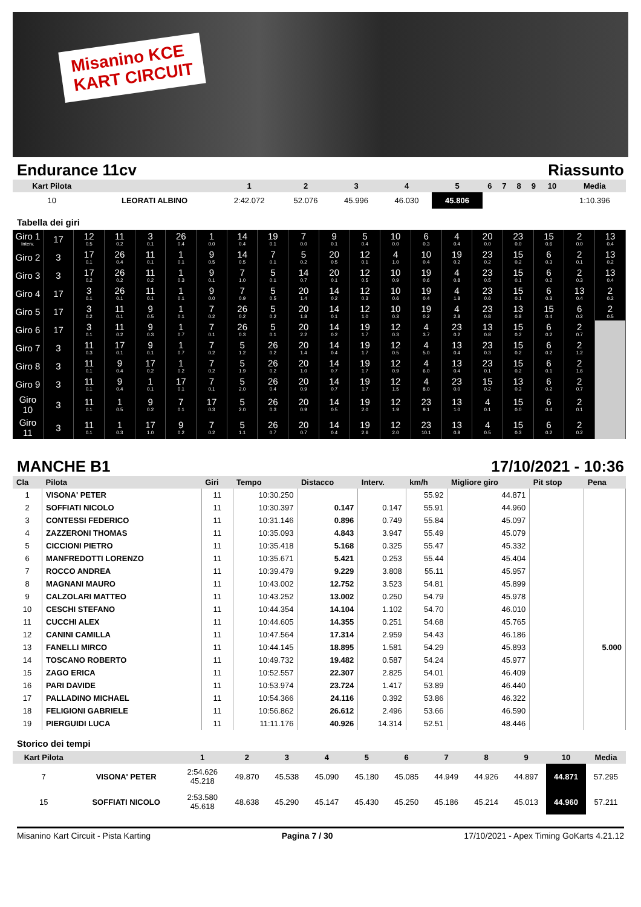Misanino KCE
KART CIRCUIT
Endurance 11cv Riassunto
| Kart Pilota | | 1 | 2 | 3 | 4 | 5 | 6 | 7 | 8 | 9 | 10 | Media |
| --- | --- | --- | --- | --- | --- | --- | --- | --- | --- | --- | --- | --- |
| 10 | LEORATI ALBINO | 2:42.072 | 52.076 | 45.996 | 46.030 | 45.806 | | | | | | 1:10.396 |
Tabella dei giri
| Giro 1 Interv. | 17 | 12 0.5 | 11 0.2 | 3 0.1 | 26 0.4 | 1 0.0 | 14 0.4 | 19 0.1 | 7 0.0 | 9 0.1 | 5 0.4 | 10 0.0 | 6 0.3 | 4 0.4 | 20 0.0 | 23 0.0 | 15 0.6 | 2 0.0 | 13 0.4 |
| Giro 2 | 3 | 17 0.1 | 26 0.4 | 11 0.1 | 1 0.1 | 9 0.5 | 14 0.5 | 7 0.1 | 5 0.2 | 20 0.5 | 12 0.1 | 4 1.0 | 10 0.4 | 19 0.2 | 23 0.2 | 15 0.2 | 6 0.3 | 2 0.1 | 13 0.2 |
| Giro 3 | 3 | 17 0.2 | 26 0.2 | 11 0.2 | 1 0.3 | 9 0.1 | 7 1.0 | 5 0.1 | 14 0.7 | 20 0.1 | 12 0.5 | 10 0.9 | 19 0.6 | 4 0.8 | 23 0.5 | 15 0.1 | 6 0.2 | 2 0.3 | 13 0.4 |
| Giro 4 | 17 | 3 0.1 | 26 0.1 | 11 0.1 | 1 0.1 | 9 0.0 | 7 0.9 | 5 0.5 | 20 1.4 | 14 0.2 | 12 0.3 | 10 0.6 | 19 0.4 | 4 1.8 | 23 0.6 | 15 0.1 | 6 0.3 | 13 0.4 | 2 0.2 |
| Giro 5 | 17 | 3 0.2 | 11 0.1 | 9 0.5 | 1 0.1 | 7 0.2 | 26 0.2 | 5 0.2 | 20 1.8 | 14 0.1 | 12 1.0 | 10 0.3 | 19 0.2 | 4 2.8 | 23 0.8 | 13 0.8 | 15 0.4 | 6 0.2 | 2 0.5 |
| Giro 6 | 17 | 3 0.1 | 11 0.2 | 9 0.3 | 1 0.7 | 7 0.1 | 26 0.3 | 5 0.1 | 20 2.2 | 14 0.2 | 19 1.7 | 12 0.3 | 4 3.7 | 23 0.2 | 13 0.8 | 15 0.2 | 6 0.2 | 2 0.7 | |
| Giro 7 | 3 | 11 0.3 | 17 0.1 | 9 0.1 | 1 0.7 | 7 0.2 | 5 1.2 | 26 0.2 | 20 1.4 | 14 0.4 | 19 1.7 | 12 0.5 | 4 5.0 | 13 0.4 | 23 0.3 | 15 0.2 | 6 0.2 | 2 1.2 | |
| Giro 8 | 3 | 11 0.1 | 9 0.4 | 17 0.2 | 1 0.2 | 7 0.2 | 5 1.9 | 26 0.2 | 20 1.0 | 14 0.7 | 19 1.7 | 12 0.9 | 4 6.0 | 13 0.4 | 23 0.1 | 15 0.2 | 6 0.1 | 2 1.6 | |
| Giro 9 | 3 | 11 0.1 | 9 0.4 | 1 0.1 | 17 0.1 | 7 0.1 | 5 2.0 | 26 0.4 | 20 0.9 | 14 0.7 | 19 1.7 | 12 1.5 | 4 8.0 | 23 0.0 | 15 0.2 | 13 0.3 | 6 0.2 | 2 0.7 | |
| Giro 10 | 3 | 11 0.1 | 1 0.5 | 9 0.2 | 7 0.1 | 17 0.3 | 5 2.0 | 26 0.3 | 20 0.9 | 14 0.5 | 19 2.0 | 12 1.9 | 23 9.1 | 13 1.0 | 4 0.1 | 15 0.0 | 6 0.4 | 2 0.1 | |
| Giro 11 | 3 | 11 0.1 | 1 0.3 | 17 1.0 | 9 0.2 | 7 0.2 | 5 1.1 | 26 0.7 | 20 0.7 | 14 0.4 | 19 2.6 | 12 2.0 | 23 10.1 | 13 0.8 | 4 0.5 | 15 0.3 | 6 0.2 | 2 0.2 | |
MANCHE B1 17/10/2021 - 10:36
| Cla | Pilota | Giri | Tempo | Distacco | Interv. | km/h | Migliore giro | Pit stop | Pena |
| --- | --- | --- | --- | --- | --- | --- | --- | --- | --- |
| 1 | VISONA' PETER | 11 | 10:30.250 | | | 55.92 | 44.871 | | |
| 2 | SOFFIATI NICOLO | 11 | 10:30.397 | 0.147 | 0.147 | 55.91 | 44.960 | | |
| 3 | CONTESSI FEDERICO | 11 | 10:31.146 | 0.896 | 0.749 | 55.84 | 45.097 | | |
| 4 | ZAZZERONI THOMAS | 11 | 10:35.093 | 4.843 | 3.947 | 55.49 | 45.079 | | |
| 5 | CICCIONI PIETRO | 11 | 10:35.418 | 5.168 | 0.325 | 55.47 | 45.332 | | |
| 6 | MANFREDOTTI LORENZO | 11 | 10:35.671 | 5.421 | 0.253 | 55.44 | 45.404 | | |
| 7 | ROCCO ANDREA | 11 | 10:39.479 | 9.229 | 3.808 | 55.11 | 45.957 | | |
| 8 | MAGNANI MAURO | 11 | 10:43.002 | 12.752 | 3.523 | 54.81 | 45.899 | | |
| 9 | CALZOLARI MATTEO | 11 | 10:43.252 | 13.002 | 0.250 | 54.79 | 45.978 | | |
| 10 | CESCHI STEFANO | 11 | 10:44.354 | 14.104 | 1.102 | 54.70 | 46.010 | | |
| 11 | CUCCHI ALEX | 11 | 10:44.605 | 14.355 | 0.251 | 54.68 | 45.765 | | |
| 12 | CANINI CAMILLA | 11 | 10:47.564 | 17.314 | 2.959 | 54.43 | 46.186 | | |
| 13 | FANELLI MIRCO | 11 | 10:44.145 | 18.895 | 1.581 | 54.29 | 45.893 | | 5.000 |
| 14 | TOSCANO ROBERTO | 11 | 10:49.732 | 19.482 | 0.587 | 54.24 | 45.977 | | |
| 15 | ZAGO ERICA | 11 | 10:52.557 | 22.307 | 2.825 | 54.01 | 46.409 | | |
| 16 | PARI DAVIDE | 11 | 10:53.974 | 23.724 | 1.417 | 53.89 | 46.440 | | |
| 17 | PALLADINO MICHAEL | 11 | 10:54.366 | 24.116 | 0.392 | 53.86 | 46.322 | | |
| 18 | FELIGIONI GABRIELE | 11 | 10:56.862 | 26.612 | 2.496 | 53.66 | 46.590 | | |
| 19 | PIERGUIDI LUCA | 11 | 11:11.176 | 40.926 | 14.314 | 52.51 | 48.446 | | |
Storico dei tempi
| Kart Pilota | | 1 | 2 | 3 | 4 | 5 | 6 | 7 | 8 | 9 | 10 | Media |
| --- | --- | --- | --- | --- | --- | --- | --- | --- | --- | --- | --- | --- |
| 7 | VISONA' PETER | 2:54.626 45.218 | 49.870 | 45.538 | 45.090 | 45.180 | 45.085 | 44.949 | 44.926 | 44.897 | 44.871 | 57.295 |
| 15 | SOFFIATI NICOLO | 2:53.580 45.618 | 48.638 | 45.290 | 45.147 | 45.430 | 45.250 | 45.186 | 45.214 | 45.013 | 44.960 | 57.211 |
Misanino Kart Circuit - Pista Karting Pagina 7 / 30 17/10/2021 - Apex Timing GoKarts 4.21.12